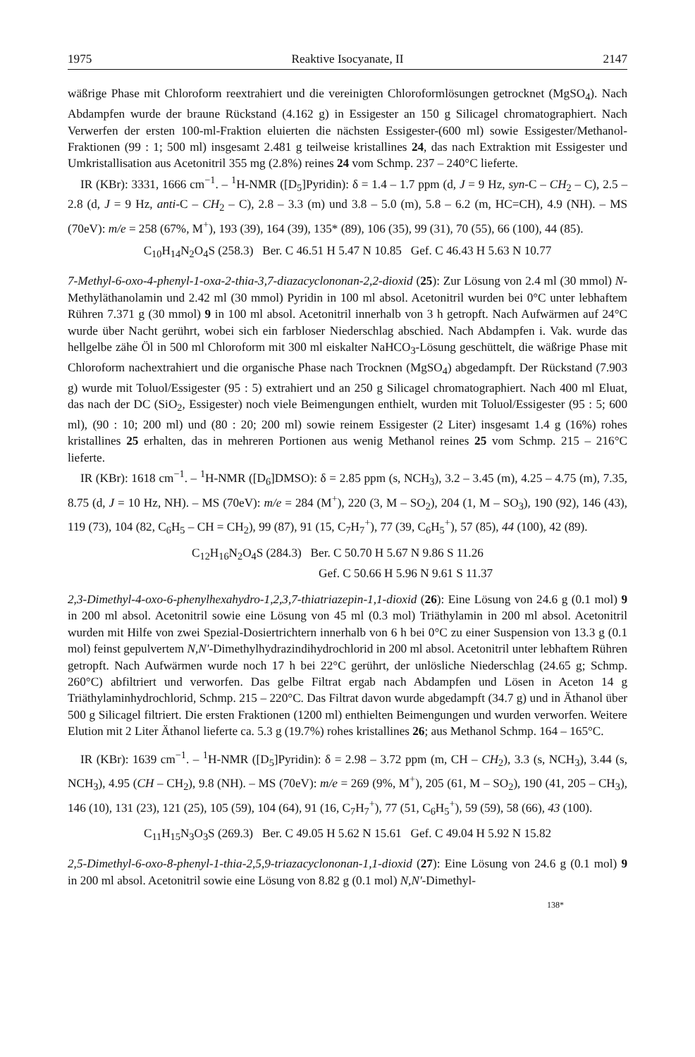1975 Reaktive Isocyanate, II 2147
wäßrige Phase mit Chloroform reextrahiert und die vereinigten Chloroformlösungen getrocknet (MgSO<sub>4</sub>). Nach Abdampfen wurde der braune Rückstand (4.162 g) in Essigester an 150 g Silicagel chromatographiert. Nach Verwerfen der ersten 100-ml-Fraktion eluierten die nächsten Essigester-(600 ml) sowie Essigester/Methanol-Fraktionen (99 : 1; 500 ml) insgesamt 2.481 g teilweise kristallines 24, das nach Extraktion mit Essigester und Umkristallisation aus Acetonitril 355 mg (2.8%) reines 24 vom Schmp. 237 – 240°C lieferte.
IR (KBr): 3331, 1666 cm<sup>−1</sup>. – <sup>1</sup>H-NMR ([D<sub>5</sub>]Pyridin): δ = 1.4 – 1.7 ppm (d, J = 9 Hz, syn-C – CH<sub>2</sub> – C), 2.5 – 2.8 (d, J = 9 Hz, anti-C – CH<sub>2</sub> – C), 2.8 – 3.3 (m) und 3.8 – 5.0 (m), 5.8 – 6.2 (m, HC=CH), 4.9 (NH). – MS (70eV): m/e = 258 (67%, M<sup>+</sup>), 193 (39), 164 (39), 135* (89), 106 (35), 99 (31), 70 (55), 66 (100), 44 (85).
C<sub>10</sub>H<sub>14</sub>N<sub>2</sub>O<sub>4</sub>S (258.3) Ber. C 46.51 H 5.47 N 10.85 Gef. C 46.43 H 5.63 N 10.77
7-Methyl-6-oxo-4-phenyl-1-oxa-2-thia-3,7-diazacyclononan-2,2-dioxid (25): Zur Lösung von 2.4 ml (30 mmol) N-Methyläthanolamin und 2.42 ml (30 mmol) Pyridin in 100 ml absol. Acetonitril wurden bei 0°C unter lebhaftem Rühren 7.371 g (30 mmol) 9 in 100 ml absol. Acetonitril innerhalb von 3 h getropft. Nach Aufwärmen auf 24°C wurde über Nacht gerührt, wobei sich ein farbloser Niederschlag abschied. Nach Abdampfen i. Vak. wurde das hellgelbe zähe Öl in 500 ml Chloroform mit 300 ml eiskalter NaHCO<sub>3</sub>-Lösung geschüttelt, die wäßrige Phase mit Chloroform nachextrahiert und die organische Phase nach Trocknen (MgSO<sub>4</sub>) abgedampft. Der Rückstand (7.903 g) wurde mit Toluol/Essigester (95 : 5) extrahiert und an 250 g Silicagel chromatographiert. Nach 400 ml Eluat, das nach der DC (SiO<sub>2</sub>, Essigester) noch viele Beimengungen enthielt, wurden mit Toluol/Essigester (95 : 5; 600 ml), (90 : 10; 200 ml) und (80 : 20; 200 ml) sowie reinem Essigester (2 Liter) insgesamt 1.4 g (16%) rohes kristallines 25 erhalten, das in mehreren Portionen aus wenig Methanol reines 25 vom Schmp. 215 – 216°C lieferte.
IR (KBr): 1618 cm<sup>−1</sup>. – <sup>1</sup>H-NMR ([D<sub>6</sub>]DMSO): δ = 2.85 ppm (s, NCH<sub>3</sub>), 3.2 – 3.45 (m), 4.25 – 4.75 (m), 7.35, 8.75 (d, J = 10 Hz, NH). – MS (70eV): m/e = 284 (M<sup>+</sup>), 220 (3, M – SO<sub>2</sub>), 204 (1, M – SO<sub>3</sub>), 190 (92), 146 (43), 119 (73), 104 (82, C<sub>6</sub>H<sub>5</sub> – CH = CH<sub>2</sub>), 99 (87), 91 (15, C<sub>7</sub>H<sub>7</sub><sup>+</sup>), 77 (39, C<sub>6</sub>H<sub>5</sub><sup>+</sup>), 57 (85), 44 (100), 42 (89).
C<sub>12</sub>H<sub>16</sub>N<sub>2</sub>O<sub>4</sub>S (284.3) Ber. C 50.70 H 5.67 N 9.86 S 11.26
Gef. C 50.66 H 5.96 N 9.61 S 11.37
2,3-Dimethyl-4-oxo-6-phenylhexahydro-1,2,3,7-thiatriazepin-1,1-dioxid (26): Eine Lösung von 24.6 g (0.1 mol) 9 in 200 ml absol. Acetonitril sowie eine Lösung von 45 ml (0.3 mol) Triäthylamin in 200 ml absol. Acetonitril wurden mit Hilfe von zwei Spezial-Dosiertrichtern innerhalb von 6 h bei 0°C zu einer Suspension von 13.3 g (0.1 mol) feinst gepulvertem N,N'-Dimethylhydrazindihydrochlorid in 200 ml absol. Acetonitril unter lebhaftem Rühren getropft. Nach Aufwärmen wurde noch 17 h bei 22°C gerührt, der unlösliche Niederschlag (24.65 g; Schmp. 260°C) abfiltriert und verworfen. Das gelbe Filtrat ergab nach Abdampfen und Lösen in Aceton 14 g Triäthylaminhydrochlorid, Schmp. 215 – 220°C. Das Filtrat davon wurde abgedampft (34.7 g) und in Äthanol über 500 g Silicagel filtriert. Die ersten Fraktionen (1200 ml) enthielten Beimengungen und wurden verworfen. Weitere Elution mit 2 Liter Äthanol lieferte ca. 5.3 g (19.7%) rohes kristallines 26; aus Methanol Schmp. 164 – 165°C.
IR (KBr): 1639 cm<sup>−1</sup>. – <sup>1</sup>H-NMR ([D<sub>5</sub>]Pyridin): δ = 2.98 – 3.72 ppm (m, CH – CH<sub>2</sub>), 3.3 (s, NCH<sub>3</sub>), 3.44 (s, NCH<sub>3</sub>), 4.95 (CH – CH<sub>2</sub>), 9.8 (NH). – MS (70eV): m/e = 269 (9%, M<sup>+</sup>), 205 (61, M – SO<sub>2</sub>), 190 (41, 205 – CH<sub>3</sub>), 146 (10), 131 (23), 121 (25), 105 (59), 104 (64), 91 (16, C<sub>7</sub>H<sub>7</sub><sup>+</sup>), 77 (51, C<sub>6</sub>H<sub>5</sub><sup>+</sup>), 59 (59), 58 (66), 43 (100).
C<sub>11</sub>H<sub>15</sub>N<sub>3</sub>O<sub>3</sub>S (269.3) Ber. C 49.05 H 5.62 N 15.61 Gef. C 49.04 H 5.92 N 15.82
2,5-Dimethyl-6-oxo-8-phenyl-1-thia-2,5,9-triazacyclononan-1,1-dioxid (27): Eine Lösung von 24.6 g (0.1 mol) 9 in 200 ml absol. Acetonitril sowie eine Lösung von 8.82 g (0.1 mol) N,N'-Dimethyl-
138*